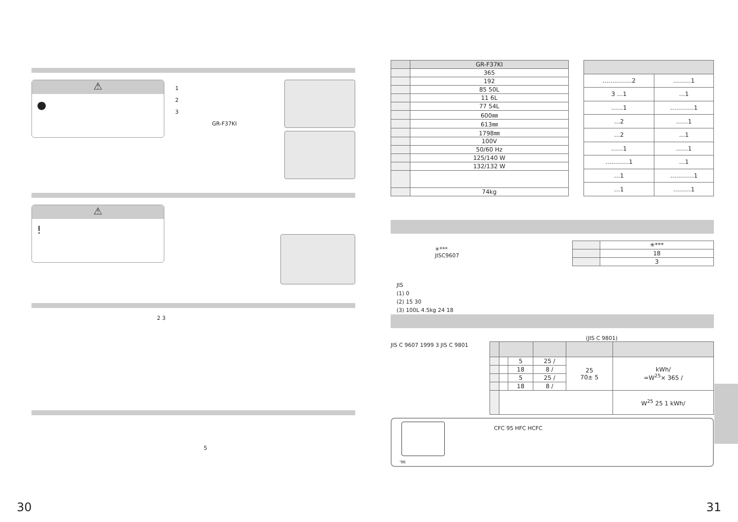⚠
●
1
2
3
GR-F37KI
⚠
!
2 3
5
| | GR-F37KI |
| --- | --- |
| | 365 |
| | 192 |
| | 85 50L |
| | 11 6L |
| | 77 54L |
| | 600㎜ |
| | 613㎜ |
| | 1798㎜ |
| | 100V |
| | 50/60 Hz |
| | 125/140 W |
| | 132/132 W |
| | 74kg |
| ……………2 | ………1 |
| 3 …1 | …1 |
| ……1 | …………1 |
| …2 | ……1 |
| …2 | …1 |
| ……1 | ……1 |
| …………1 | …1 |
| …1 | …………1 |
| …1 | ………1 |
✳***
JISC9607
| | ✳*** |
| | 18 |
| | 3 |
JIS
(1) 0
(2) 15 30
(3) 100L 4.5kg 24 18
JIS C 9607 1999 3 JIS C 9801
(JIS C 9801)
| | | 5 | 25 / | 25 70± 5 | kWh/ =W<sup>25</sup>× 365 / |
| | | 18 | 8 / | | |
| | | 5 | 25 / | | |
| | | 18 | 8 / | | |
| | | | | | W<sup>25</sup> 25 1 kWh/ |
CFC 95 HFC HCFC
'96
30 31